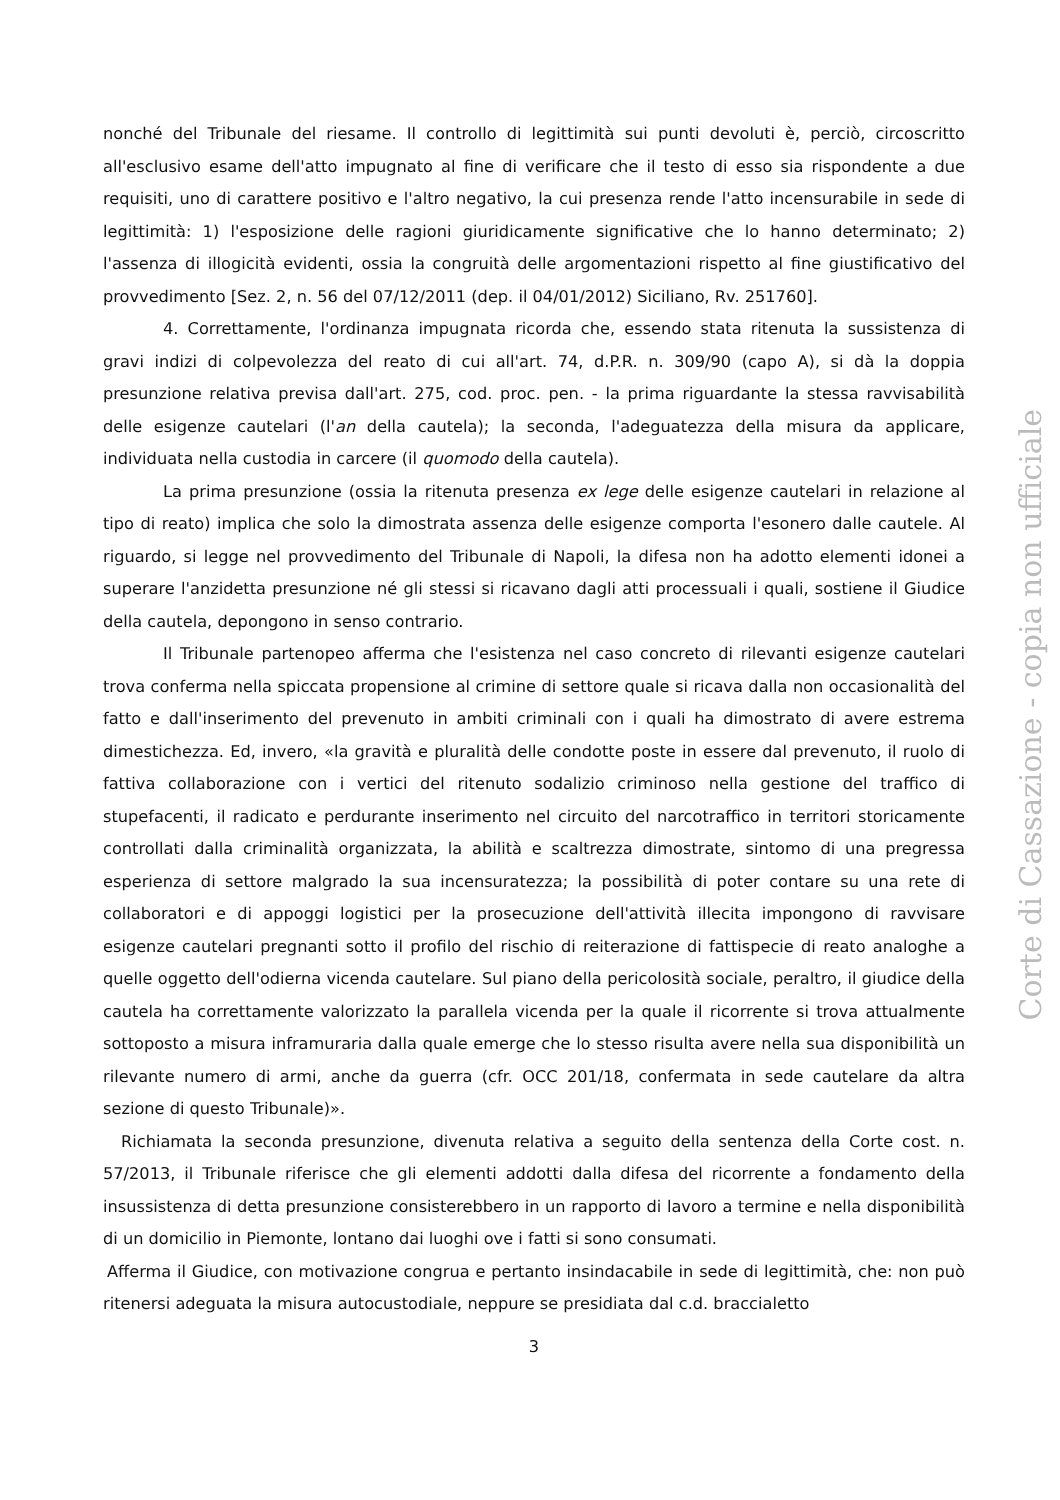nonché del Tribunale del riesame. Il controllo di legittimità sui punti devoluti è, perciò, circoscritto all'esclusivo esame dell'atto impugnato al fine di verificare che il testo di esso sia rispondente a due requisiti, uno di carattere positivo e l'altro negativo, la cui presenza rende l'atto incensurabile in sede di legittimità: 1) l'esposizione delle ragioni giuridicamente significative che lo hanno determinato; 2) l'assenza di illogicità evidenti, ossia la congruità delle argomentazioni rispetto al fine giustificativo del provvedimento [Sez. 2, n. 56 del 07/12/2011 (dep. il 04/01/2012) Siciliano, Rv. 251760].
4. Correttamente, l'ordinanza impugnata ricorda che, essendo stata ritenuta la sussistenza di gravi indizi di colpevolezza del reato di cui all'art. 74, d.P.R. n. 309/90 (capo A), si dà la doppia presunzione relativa previsa dall'art. 275, cod. proc. pen. - la prima riguardante la stessa ravvisabilità delle esigenze cautelari (l'an della cautela); la seconda, l'adeguatezza della misura da applicare, individuata nella custodia in carcere (il quomodo della cautela).
La prima presunzione (ossia la ritenuta presenza ex lege delle esigenze cautelari in relazione al tipo di reato) implica che solo la dimostrata assenza delle esigenze comporta l'esonero dalle cautele. Al riguardo, si legge nel provvedimento del Tribunale di Napoli, la difesa non ha adotto elementi idonei a superare l'anzidetta presunzione né gli stessi si ricavano dagli atti processuali i quali, sostiene il Giudice della cautela, depongono in senso contrario.
Il Tribunale partenopeo afferma che l'esistenza nel caso concreto di rilevanti esigenze cautelari trova conferma nella spiccata propensione al crimine di settore quale si ricava dalla non occasionalità del fatto e dall'inserimento del prevenuto in ambiti criminali con i quali ha dimostrato di avere estrema dimestichezza. Ed, invero, «la gravità e pluralità delle condotte poste in essere dal prevenuto, il ruolo di fattiva collaborazione con i vertici del ritenuto sodalizio criminoso nella gestione del traffico di stupefacenti, il radicato e perdurante inserimento nel circuito del narcotraffico in territori storicamente controllati dalla criminalità organizzata, la abilità e scaltrezza dimostrate, sintomo di una pregressa esperienza di settore malgrado la sua incensuratezza; la possibilità di poter contare su una rete di collaboratori e di appoggi logistici per la prosecuzione dell'attività illecita impongono di ravvisare esigenze cautelari pregnanti sotto il profilo del rischio di reiterazione di fattispecie di reato analoghe a quelle oggetto dell'odierna vicenda cautelare. Sul piano della pericolosità sociale, peraltro, il giudice della cautela ha correttamente valorizzato la parallela vicenda per la quale il ricorrente si trova attualmente sottoposto a misura inframuraria dalla quale emerge che lo stesso risulta avere nella sua disponibilità un rilevante numero di armi, anche da guerra (cfr. OCC 201/18, confermata in sede cautelare da altra sezione di questo Tribunale)».
Richiamata la seconda presunzione, divenuta relativa a seguito della sentenza della Corte cost. n. 57/2013, il Tribunale riferisce che gli elementi addotti dalla difesa del ricorrente a fondamento della insussistenza di detta presunzione consisterebbero in un rapporto di lavoro a termine e nella disponibilità di un domicilio in Piemonte, lontano dai luoghi ove i fatti si sono consumati.
Afferma il Giudice, con motivazione congrua e pertanto insindacabile in sede di legittimità, che: non può ritenersi adeguata la misura autocustodiale, neppure se presidiata dal c.d. braccialetto
3
Corte di Cassazione - copia non ufficiale